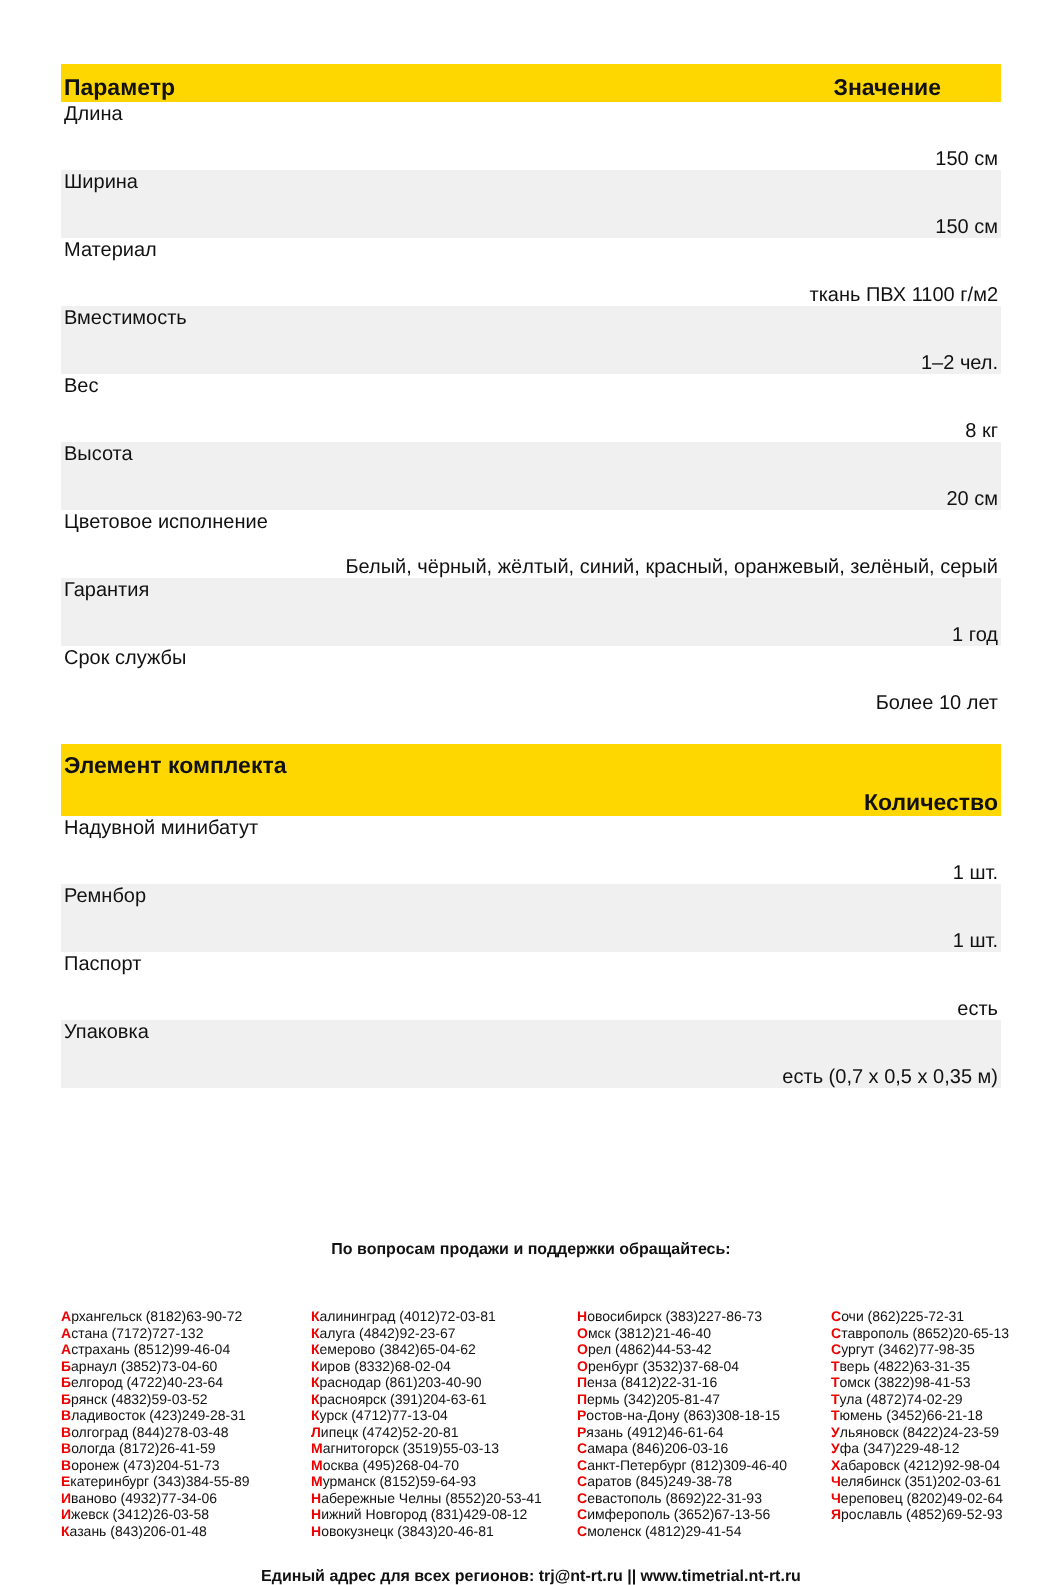| Параметр | Значение |
| --- | --- |
| Длина 150 см | |
| Ширина 150 см | |
| Материал ткань ПВХ 1100 г/м2 | |
| Вместимость 1–2 чел. | |
| Вес 8 кг | |
| Высота 20 см | |
| Цветовое исполнение Белый, чёрный, жёлтый, синий, красный, оранжевый, зелёный, серый | |
| Гарантия 1 год | |
| Срок службы Более 10 лет | |
| Элемент комплекта Количество |
| --- |
| Надувной минибатут 1 шт. |
| Ремнбор 1 шт. |
| Паспорт есть |
| Упаковка есть (0,7 x 0,5 x 0,35 м) |
По вопросам продажи и поддержки обращайтесь:
Архангельск (8182)63-90-72
Астана (7172)727-132
Астрахань (8512)99-46-04
Барнаул (3852)73-04-60
Белгород (4722)40-23-64
Брянск (4832)59-03-52
Владивосток (423)249-28-31
Волгоград (844)278-03-48
Вологда (8172)26-41-59
Воронеж (473)204-51-73
Екатеринбург (343)384-55-89
Иваново (4932)77-34-06
Ижевск (3412)26-03-58
Казань (843)206-01-48
Калининград (4012)72-03-81
Калуга (4842)92-23-67
Кемерово (3842)65-04-62
Киров (8332)68-02-04
Краснодар (861)203-40-90
Красноярск (391)204-63-61
Курск (4712)77-13-04
Липецк (4742)52-20-81
Магнитогорск (3519)55-03-13
Москва (495)268-04-70
Мурманск (8152)59-64-93
Набережные Челны (8552)20-53-41
Нижний Новгород (831)429-08-12
Новокузнецк (3843)20-46-81
Новосибирск (383)227-86-73
Омск (3812)21-46-40
Орел (4862)44-53-42
Оренбург (3532)37-68-04
Пенза (8412)22-31-16
Пермь (342)205-81-47
Ростов-на-Дону (863)308-18-15
Рязань (4912)46-61-64
Самара (846)206-03-16
Санкт-Петербург (812)309-46-40
Саратов (845)249-38-78
Севастополь (8692)22-31-93
Симферополь (3652)67-13-56
Смоленск (4812)29-41-54
Сочи (862)225-72-31
Ставрополь (8652)20-65-13
Сургут (3462)77-98-35
Тверь (4822)63-31-35
Томск (3822)98-41-53
Тула (4872)74-02-29
Тюмень (3452)66-21-18
Ульяновск (8422)24-23-59
Уфа (347)229-48-12
Хабаровск (4212)92-98-04
Челябинск (351)202-03-61
Череповец (8202)49-02-64
Ярославль (4852)69-52-93
Единый адрес для всех регионов: trj@nt-rt.ru || www.timetrial.nt-rt.ru